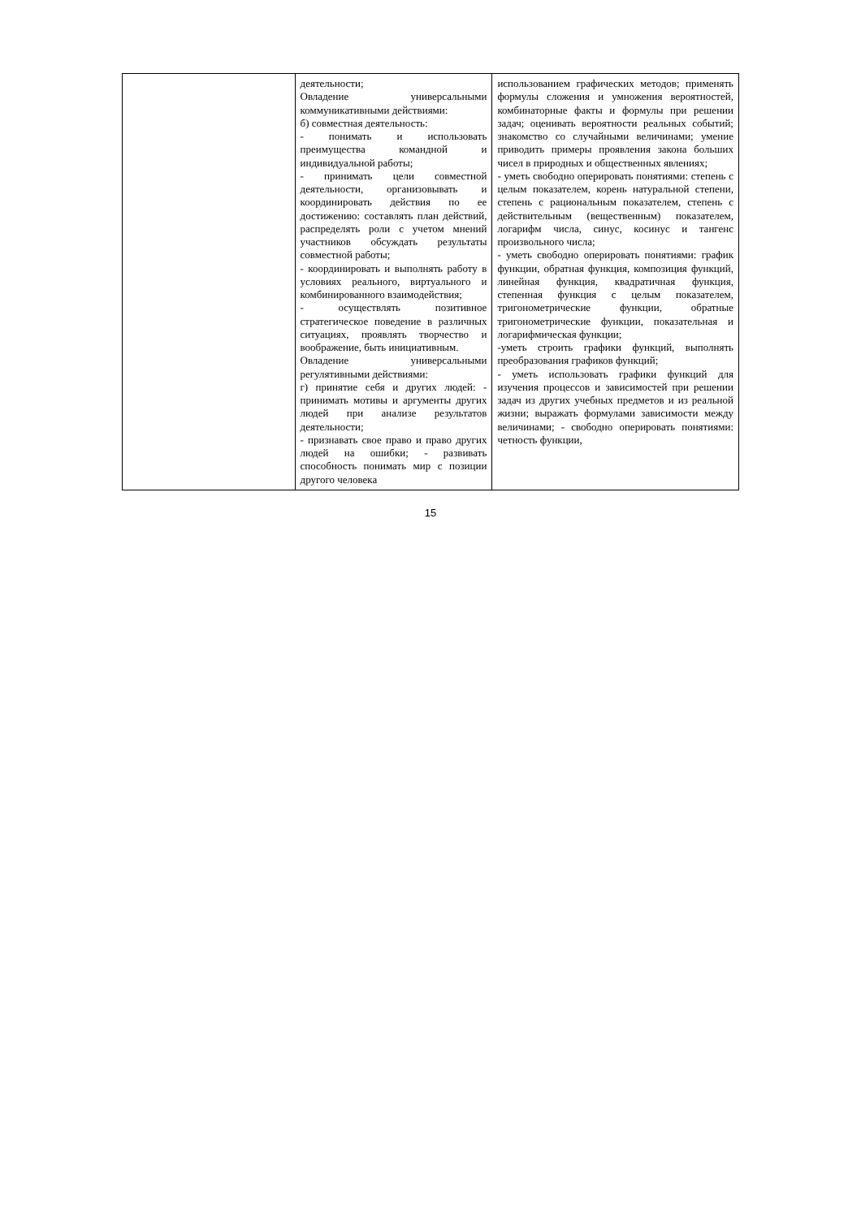| | деятельности; Овладение универсальными коммуникативными действиями: б) совместная деятельность: - понимать и использовать преимущества командной и индивидуальной работы; - принимать цели совместной деятельности, организовывать и координировать действия по ее достижению: составлять план действий, распределять роли с учетом мнений участников обсуждать результаты совместной работы; - координировать и выполнять работу в условиях реального, виртуального и комбинированного взаимодействия; - осуществлять позитивное стратегическое поведение в различных ситуациях, проявлять творчество и воображение, быть инициативным. Овладение универсальными регулятивными действиями: г) принятие себя и других людей: - принимать мотивы и аргументы других людей при анализе результатов деятельности; - признавать свое право и право других людей на ошибки; - развивать способность понимать мир с позиции другого человека | использованием графических методов; применять формулы сложения и умножения вероятностей, комбинаторные факты и формулы при решении задач; оценивать вероятности реальных событий; знакомство со случайными величинами; умение приводить примеры проявления закона больших чисел в природных и общественных явлениях; - уметь свободно оперировать понятиями: степень с целым показателем, корень натуральной степени, степень с рациональным показателем, степень с действительным (вещественным) показателем, логарифм числа, синус, косинус и тангенс произвольного числа; - уметь свободно оперировать понятиями: график функции, обратная функция, композиция функций, линейная функция, квадратичная функция, степенная функция с целым показателем, тригонометрические функции, обратные тригонометрические функции, показательная и логарифмическая функции; -уметь строить графики функций, выполнять преобразования графиков функций; - уметь использовать графики функций для изучения процессов и зависимостей при решении задач из других учебных предметов и из реальной жизни; выражать формулами зависимости между величинами; - свободно оперировать понятиями: четность функции, |
15